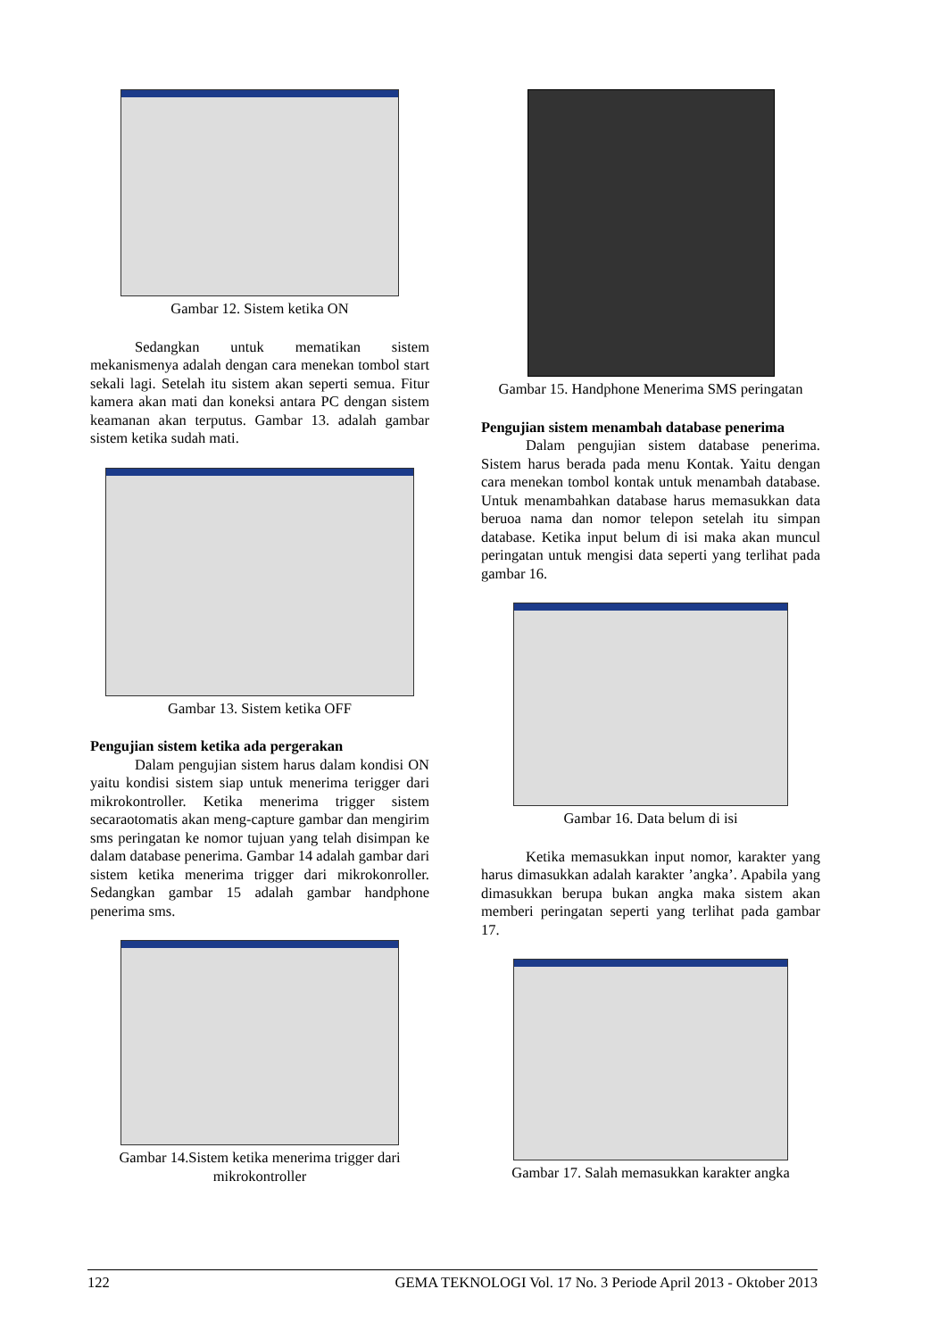Gambar 12. Sistem ketika ON
Sedangkan untuk mematikan sistem mekanismenya adalah dengan cara menekan tombol start sekali lagi. Setelah itu sistem akan seperti semua. Fitur kamera akan mati dan koneksi antara PC dengan sistem keamanan akan terputus. Gambar 13. adalah gambar sistem ketika sudah mati.
Gambar 13. Sistem ketika OFF
Pengujian sistem ketika ada pergerakan
Dalam pengujian sistem harus dalam kondisi ON yaitu kondisi sistem siap untuk menerima terigger dari mikrokontroller. Ketika menerima trigger sistem secaraotomatis akan meng-capture gambar dan mengirim sms peringatan ke nomor tujuan yang telah disimpan ke dalam database penerima. Gambar 14 adalah gambar dari sistem ketika menerima trigger dari mikrokonroller. Sedangkan gambar 15 adalah gambar handphone penerima sms.
Gambar 14.Sistem ketika menerima trigger dari mikrokontroller
Gambar 15. Handphone Menerima SMS peringatan
Pengujian sistem menambah database penerima
Dalam pengujian sistem database penerima. Sistem harus berada pada menu Kontak. Yaitu dengan cara menekan tombol kontak untuk menambah database. Untuk menambahkan database harus memasukkan data beruoa nama dan nomor telepon setelah itu simpan database. Ketika input belum di isi maka akan muncul peringatan untuk mengisi data seperti yang terlihat pada gambar 16.
Gambar 16. Data belum di isi
Ketika memasukkan input nomor, karakter yang harus dimasukkan adalah karakter ’angka’. Apabila yang dimasukkan berupa bukan angka maka sistem akan memberi peringatan seperti yang terlihat pada gambar 17.
Gambar 17. Salah memasukkan karakter angka
122 GEMA TEKNOLOGI Vol. 17 No. 3 Periode April 2013 - Oktober 2013